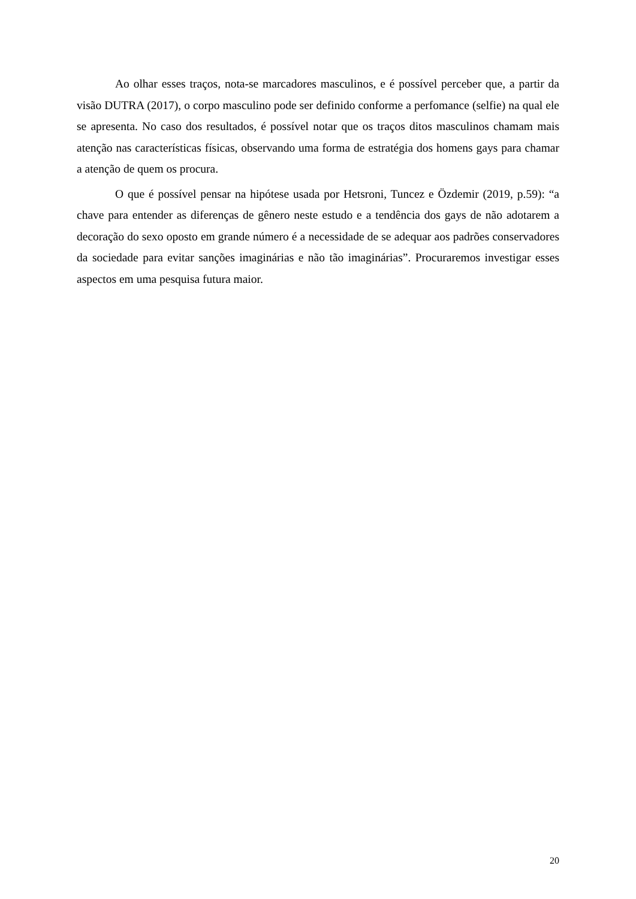Ao olhar esses traços, nota-se marcadores masculinos, e é possível perceber que, a partir da visão DUTRA (2017), o corpo masculino pode ser definido conforme a perfomance (selfie) na qual ele se apresenta. No caso dos resultados, é possível notar que os traços ditos masculinos chamam mais atenção nas características físicas, observando uma forma de estratégia dos homens gays para chamar a atenção de quem os procura.
O que é possível pensar na hipótese usada por Hetsroni, Tuncez e Özdemir (2019, p.59): “a chave para entender as diferenças de gênero neste estudo e a tendência dos gays de não adotarem a decoração do sexo oposto em grande número é a necessidade de se adequar aos padrões conservadores da sociedade para evitar sanções imaginárias e não tão imaginárias”. Procuraremos investigar esses aspectos em uma pesquisa futura maior.
20